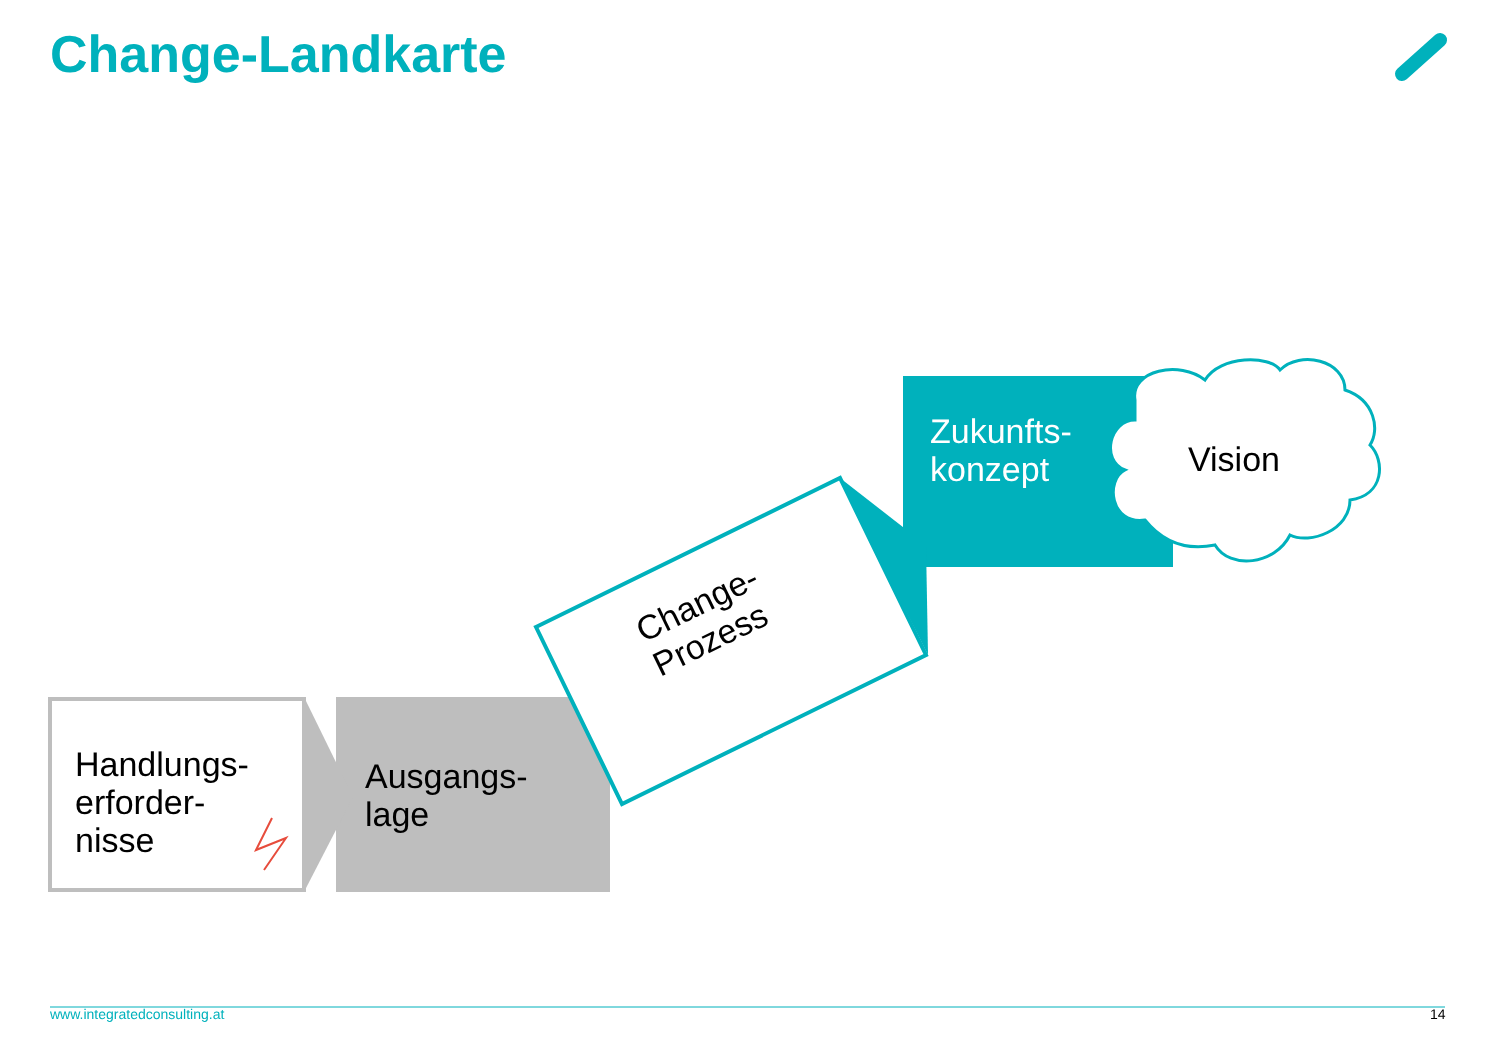Change-Landkarte
Handlungs-
erforder-
nisse
Ausgangs-
lage
Change-
Prozess
Zukunfts-
konzept
Vision
www.integratedconsulting.at 14